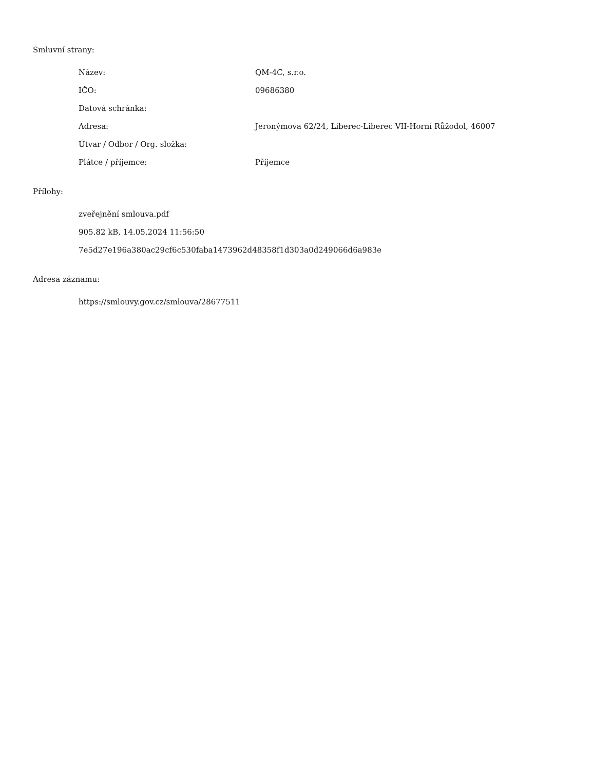Smluvní strany:
| Název: | QM-4C, s.r.o. |
| IČO: | 09686380 |
| Datová schránka: | |
| Adresa: | Jeronýmova 62/24, Liberec-Liberec VII-Horní Růžodol, 46007 |
| Útvar / Odbor / Org. složka: | |
| Plátce / příjemce: | Příjemce |
Přílohy:
zveřejnění smlouva.pdf
905.82 kB, 14.05.2024 11:56:50
7e5d27e196a380ac29cf6c530faba1473962d48358f1d303a0d249066d6a983e
Adresa záznamu:
https://smlouvy.gov.cz/smlouva/28677511